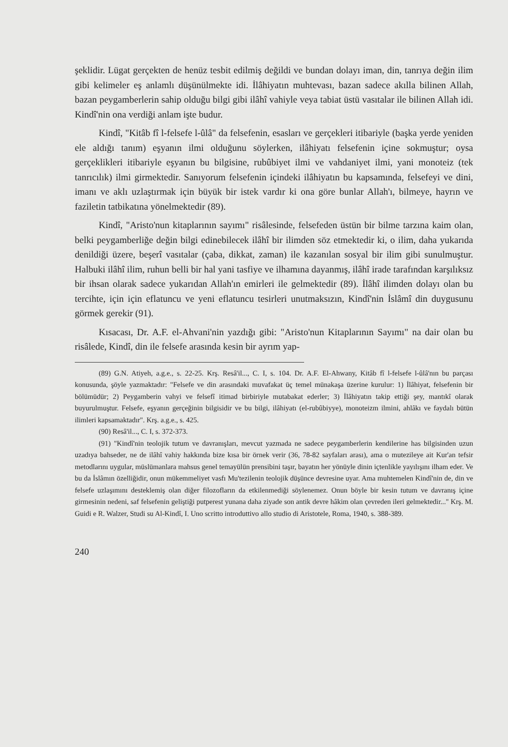şeklidir. Lügat gerçekten de henüz tesbit edilmiş değildi ve bundan dolayı iman, din, tanrıya değin ilim gibi kelimeler eş anlamlı düşünülmekte idi. İlâhiyatın muhtevası, bazan sadece akılla bilinen Allah, bazan peygamberlerin sahip olduğu bilgi gibi ilâhî vahiyle veya tabiat üstü vasıtalar ile bilinen Allah idi. Kindî'nin ona verdiği anlam işte budur.
Kindî, "Kitâb fî l-felsefe l-ûlâ" da felsefenin, esasları ve gerçekleri itibariyle (başka yerde yeniden ele aldığı tanım) eşyanın ilmi olduğunu söylerken, ilâhiyatı felsefenin içine sokmuştur; oysa gerçeklikleri itibariyle eşyanın bu bilgisine, rubûbiyet ilmi ve vahdaniyet ilmi, yani monoteiz (tek tanrıcılık) ilmi girmektedir. Sanıyorum felsefenin içindeki ilâhiyatın bu kapsamında, felsefeyi ve dini, imanı ve aklı uzlaştırmak için büyük bir istek vardır ki ona göre bunlar Allah'ı, bilmeye, hayrın ve faziletin tatbikatına yönelmektedir (89).
Kindî, "Aristo'nun kitaplarının sayımı" risâlesinde, felsefeden üstün bir bilme tarzına kaim olan, belki peygamberliğe değin bilgi edinebilecek ilâhî bir ilimden söz etmektedir ki, o ilim, daha yukarıda denildiği üzere, beşerî vasıtalar (çaba, dikkat, zaman) ile kazanılan sosyal bir ilim gibi sunulmuştur. Halbuki ilâhî ilim, ruhun belli bir hal yani tasfiye ve ilhamına dayanmış, ilâhî irade tarafından karşılıksız bir ihsan olarak sadece yukarıdan Allah'ın emirleri ile gelmektedir (89). İlâhî ilimden dolayı olan bu tercihte, için için eflatuncu ve yeni eflatuncu tesirleri unutmaksızın, Kindî'nin İslâmî din duygusunu görmek gerekir (91).
Kısacası, Dr. A.F. el-Ahvani'nin yazdığı gibi: "Aristo'nun Kitaplarının Sayımı" na dair olan bu risâlede, Kindî, din ile felsefe arasında kesin bir ayrım yap-
(89) G.N. Atiyeh, a.g.e., s. 22-25. Krş. Resâ'il..., C. I, s. 104. Dr. A.F. El-Ahwany, Kitâb fî l-felsefe l-ûlâ'nın bu parçası konusunda, şöyle yazmaktadır: "Felsefe ve din arasındaki muvafakat üç temel münakaşa üzerine kurulur: 1) İlâhiyat, felsefenin bir bölümüdür; 2) Peygamberin vahyi ve felsefî itimad birbiriyle mutabakat ederler; 3) İlâhiyatın takip ettiği şey, mantıkî olarak buyurulmuştur. Felsefe, eşyanın gerçeğinin bilgisidir ve bu bilgi, ilâhiyatı (el-rubûbiyye), monoteizm ilmini, ahlâkı ve faydalı bütün ilimleri kapsamaktadır". Krş. a.g.e., s. 425.
(90) Resâ'il..., C. I, s. 372-373.
(91) "Kindî'nin teolojik tutum ve davranışları, mevcut yazmada ne sadece peygamberlerin kendilerine has bilgisinden uzun uzadıya bahseder, ne de ilâhî vahiy hakkında bize kısa bir örnek verir (36, 78-82 sayfaları arası), ama o mutezileye ait Kur'an tefsir metodlarını uygular, müslümanlara mahsus genel temayülün prensibini taşır, bayatın her yönüyle dinin içtenlikle yayılışını ilham eder. Ve bu da İslâmın özelliğidir, onun mükemmeliyet vasfı Mu'tezilenin teolojik düşünce devresine uyar. Ama muhtemelen Kindî'nin de, din ve felsefe uzlaşımını desteklemiş olan diğer filozofların da etkilenmediği söylenemez. Onun böyle bir kesin tutum ve davranış içine girmesinin nedeni, saf felsefenin geliştiği putperest yunana daha ziyade son antik devre hâkim olan çevreden ileri gelmektedir..." Krş. M. Guidi e R. Walzer, Studi su Al-Kindî, I. Uno scritto introduttivo allo studio di Aristotele, Roma, 1940, s. 388-389.
240